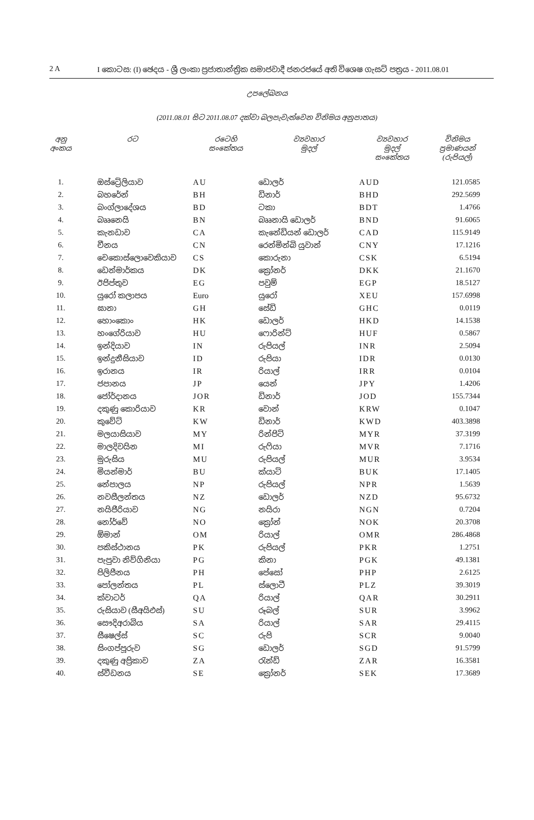2 A I කොටස: (I) ඡෙදය - ශ්‍රී ලංකා ප්‍රජාතාන්ත්‍රික සමාජවාදී ජනරජයේ අති විශෙෂ ගැසට් පත්‍රය - 2011.08.01
උපලේඛනය
(2011.08.01 සිට 2011.08.07 දක්වා බලපැවැත්වෙන විනිමය අනුපාතය)
| අනු අංකය | රට | රටෙහි සංකේතය | ව්‍යවහාර මුදල් | ව්‍යවහාර මුදල් සංකේතය | විනිමය ප්‍රමාණයන් (රුපියල්) |
| --- | --- | --- | --- | --- | --- |
| 1. | ඔස්ට්‍රේලියාව | AU | ඩොලර් | AUD | 121.0585 |
| 2. | බහරේන් | BH | ඩිනාර් | BHD | 292.5699 |
| 3. | බංග්ලාදේශය | BD | ටකා | BDT | 1.4766 |
| 4. | බෲනෙයි | BN | බෲනායි ඩොලර් | BND | 91.6065 |
| 5. | කැනඩාව | CA | කැනේඩියන් ඩොලර් | CAD | 115.9149 |
| 6. | චීනය | CN | රෙන්මින්බි යුවාන් | CNY | 17.1216 |
| 7. | චෙකොස්ලොවෙකියාව | CS | කොරුනා | CSK | 6.5194 |
| 8. | ඩෙන්මාර්කය | DK | ක්‍රෝනර් | DKK | 21.1670 |
| 9. | ඊජිප්තුව | EG | පවුම් | EGP | 18.5127 |
| 10. | යුරෝ කලාපය | Euro | යුරෝ | XEU | 157.6998 |
| 11. | ඝානා | GH | සේඩි | GHC | 0.0119 |
| 12. | හොංකොං | HK | ඩොලර් | HKD | 14.1538 |
| 13. | හංගේරියාව | HU | ෆොරින්ට් | HUF | 0.5867 |
| 14. | ඉන්දියාව | IN | රුපියල් | INR | 2.5094 |
| 15. | ඉන්දුනීසියාව | ID | රුපියා | IDR | 0.0130 |
| 16. | ඉරානය | IR | රියාල් | IRR | 0.0104 |
| 17. | ජපානය | JP | යෙන් | JPY | 1.4206 |
| 18. | ජෝර්දානය | JOR | ඩිනාර් | JOD | 155.7344 |
| 19. | දකුණු කොරියාව | KR | වොන් | KRW | 0.1047 |
| 20. | කුවේට් | KW | ඩිනාර් | KWD | 403.3898 |
| 21. | මලයාසියාව | MY | රින්ජිට් | MYR | 37.3199 |
| 22. | මාලදිවයින | MI | රුෆියා | MVR | 7.1716 |
| 23. | මුරුසිය | MU | රුපියල් | MUR | 3.9534 |
| 24. | මියන්මාර් | BU | ක්යාට් | BUK | 17.1405 |
| 25. | නේපාලය | NP | රුපියල් | NPR | 1.5639 |
| 26. | නවසීලන්තය | NZ | ඩොලර් | NZD | 95.6732 |
| 27. | නයිජීරියාව | NG | නයිරා | NGN | 0.7204 |
| 28. | නෝර්වේ | NO | ක්‍රෝන් | NOK | 20.3708 |
| 29. | ඕමාන් | OM | රියාල් | OMR | 286.4868 |
| 30. | පකිස්ථානය | PK | රුපියල් | PKR | 1.2751 |
| 31. | පැපුවා නිව්ගිනියා | PG | කිනා | PGK | 49.1381 |
| 32. | පිලිපීනය | PH | පේසෝ | PHP | 2.6125 |
| 33. | පෝලන්තය | PL | ස්ලොටී | PLZ | 39.3019 |
| 34. | ක්වාටර් | QA | රියාල් | QAR | 30.2911 |
| 35. | රුසියාව (සීඅයිඑස්) | SU | රූබල් | SUR | 3.9962 |
| 36. | සෞදිඅරාබිය | SA | රියාල් | SAR | 29.4115 |
| 37. | සීෂෙල්ස් | SC | රුපි | SCR | 9.0040 |
| 38. | සිංගප්පූරුව | SG | ඩොලර් | SGD | 91.5799 |
| 39. | දකුණු අප්‍රිකාව | ZA | රැන්ඩ් | ZAR | 16.3581 |
| 40. | ස්වීඩනය | SE | ක්‍රෝනර් | SEK | 17.3689 |